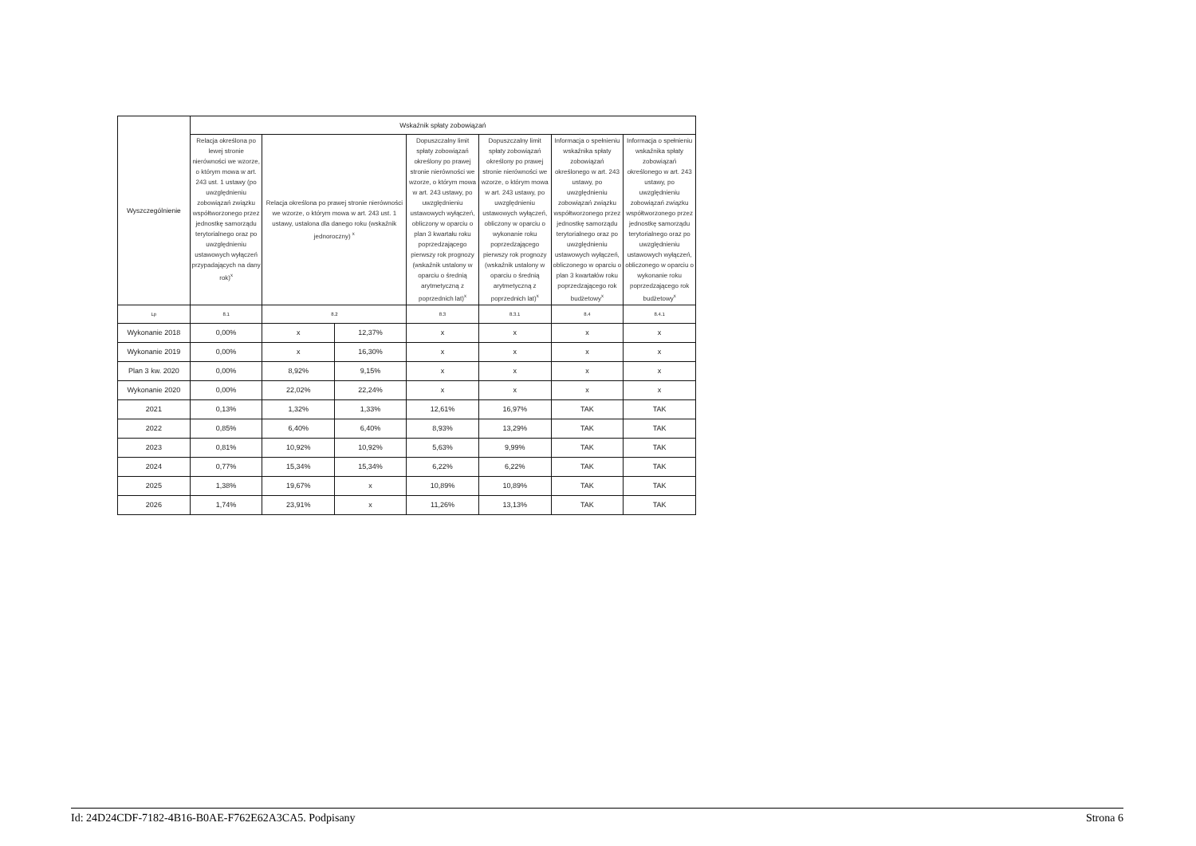| Wyszczególnienie | Wskaźnik spłaty zobowiązań | | | | | | |
| --- | --- | --- | --- | --- | --- | --- | --- |
| | Relacja określona po lewej stronie nierówności we wzorze, o którym mowa w art. 243 ust. 1 ustawy (po uwzględnieniu zobowiązań związku współtworzonego przez jednostkę samorządu terytorialnego oraz po uwzględnieniu ustawowych wyłączeń przypadających na dany rok)<sup>x</sup> | Relacja określona po prawej stronie nierówności we wzorze, o którym mowa w art. 243 ust. 1 ustawy, ustalona dla danego roku (wskaźnik jednoroczny) <sup>x</sup> | | Dopuszczalny limit spłaty zobowiązań określony po prawej stronie nierówności we wzorze, o którym mowa w art. 243 ustawy, po uwzględnieniu ustawowych wyłączeń, obliczony w oparciu o plan 3 kwartału roku poprzedzającego pierwszy rok prognozy (wskaźnik ustalony w oparciu o średnią arytmetyczną z poprzednich lat)<sup>x</sup> | Dopuszczalny limit spłaty zobowiązań określony po prawej stronie nierówności we wzorze, o którym mowa w art. 243 ustawy, po uwzględnieniu ustawowych wyłączeń, obliczony w oparciu o wykonanie roku poprzedzającego pierwszy rok prognozy (wskaźnik ustalony w oparciu o średnią arytmetyczną z poprzednich lat)<sup>x</sup> | Informacja o spełnieniu wskaźnika spłaty zobowiązań określonego w art. 243 ustawy, po uwzględnieniu zobowiązań związku współtworzonego przez jednostkę samorządu terytorialnego oraz po uwzględnieniu ustawowych wyłączeń, obliczonego w oparciu o plan 3 kwartałów roku poprzedzającego rok budżetowy<sup>x</sup> | Informacja o spełnieniu wskaźnika spłaty zobowiązań określonego w art. 243 ustawy, po uwzględnieniu zobowiązań związku współtworzonego przez jednostkę samorządu terytorialnego oraz po uwzględnieniu ustawowych wyłączeń, obliczonego w oparciu o wykonanie roku poprzedzającego rok budżetowy<sup>x</sup> |
| Lp | 8.1 | 8.2 | | 8.3 | 8.3.1 | 8.4 | 8.4.1 |
| Wykonanie 2018 | 0,00% | x | 12,37% | x | x | x | x |
| Wykonanie 2019 | 0,00% | x | 16,30% | x | x | x | x |
| Plan 3 kw. 2020 | 0,00% | 8,92% | 9,15% | x | x | x | x |
| Wykonanie 2020 | 0,00% | 22,02% | 22,24% | x | x | x | x |
| 2021 | 0,13% | 1,32% | 1,33% | 12,61% | 16,97% | TAK | TAK |
| 2022 | 0,85% | 6,40% | 6,40% | 8,93% | 13,29% | TAK | TAK |
| 2023 | 0,81% | 10,92% | 10,92% | 5,63% | 9,99% | TAK | TAK |
| 2024 | 0,77% | 15,34% | 15,34% | 6,22% | 6,22% | TAK | TAK |
| 2025 | 1,38% | 19,67% | x | 10,89% | 10,89% | TAK | TAK |
| 2026 | 1,74% | 23,91% | x | 11,26% | 13,13% | TAK | TAK |
Id: 24D24CDF-7182-4B16-B0AE-F762E62A3CA5. Podpisany Strona 6